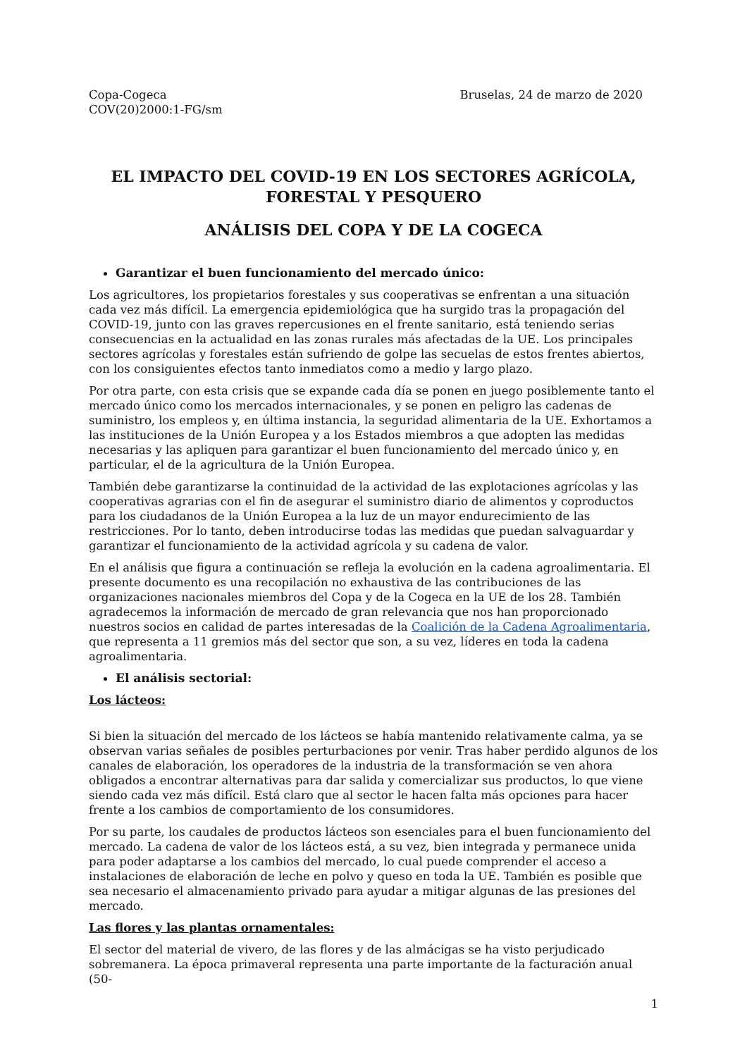Copa-Cogeca
COV(20)2000:1-FG/sm
Bruselas, 24 de marzo de 2020
EL IMPACTO DEL COVID-19 EN LOS SECTORES AGRÍCOLA, FORESTAL Y PESQUERO
ANÁLISIS DEL COPA Y DE LA COGECA
Garantizar el buen funcionamiento del mercado único:
Los agricultores, los propietarios forestales y sus cooperativas se enfrentan a una situación cada vez más difícil. La emergencia epidemiológica que ha surgido tras la propagación del COVID-19, junto con las graves repercusiones en el frente sanitario, está teniendo serias consecuencias en la actualidad en las zonas rurales más afectadas de la UE. Los principales sectores agrícolas y forestales están sufriendo de golpe las secuelas de estos frentes abiertos, con los consiguientes efectos tanto inmediatos como a medio y largo plazo.
Por otra parte, con esta crisis que se expande cada día se ponen en juego posiblemente tanto el mercado único como los mercados internacionales, y se ponen en peligro las cadenas de suministro, los empleos y, en última instancia, la seguridad alimentaria de la UE. Exhortamos a las instituciones de la Unión Europea y a los Estados miembros a que adopten las medidas necesarias y las apliquen para garantizar el buen funcionamiento del mercado único y, en particular, el de la agricultura de la Unión Europea.
También debe garantizarse la continuidad de la actividad de las explotaciones agrícolas y las cooperativas agrarias con el fin de asegurar el suministro diario de alimentos y coproductos para los ciudadanos de la Unión Europea a la luz de un mayor endurecimiento de las restricciones. Por lo tanto, deben introducirse todas las medidas que puedan salvaguardar y garantizar el funcionamiento de la actividad agrícola y su cadena de valor.
En el análisis que figura a continuación se refleja la evolución en la cadena agroalimentaria. El presente documento es una recopilación no exhaustiva de las contribuciones de las organizaciones nacionales miembros del Copa y de la Cogeca en la UE de los 28. También agradecemos la información de mercado de gran relevancia que nos han proporcionado nuestros socios en calidad de partes interesadas de la Coalición de la Cadena Agroalimentaria, que representa a 11 gremios más del sector que son, a su vez, líderes en toda la cadena agroalimentaria.
El análisis sectorial:
Los lácteos:
Si bien la situación del mercado de los lácteos se había mantenido relativamente calma, ya se observan varias señales de posibles perturbaciones por venir. Tras haber perdido algunos de los canales de elaboración, los operadores de la industria de la transformación se ven ahora obligados a encontrar alternativas para dar salida y comercializar sus productos, lo que viene siendo cada vez más difícil. Está claro que al sector le hacen falta más opciones para hacer frente a los cambios de comportamiento de los consumidores.
Por su parte, los caudales de productos lácteos son esenciales para el buen funcionamiento del mercado. La cadena de valor de los lácteos está, a su vez, bien integrada y permanece unida para poder adaptarse a los cambios del mercado, lo cual puede comprender el acceso a instalaciones de elaboración de leche en polvo y queso en toda la UE. También es posible que sea necesario el almacenamiento privado para ayudar a mitigar algunas de las presiones del mercado.
Las flores y las plantas ornamentales:
El sector del material de vivero, de las flores y de las almácigas se ha visto perjudicado sobremanera. La época primaveral representa una parte importante de la facturación anual (50-
1